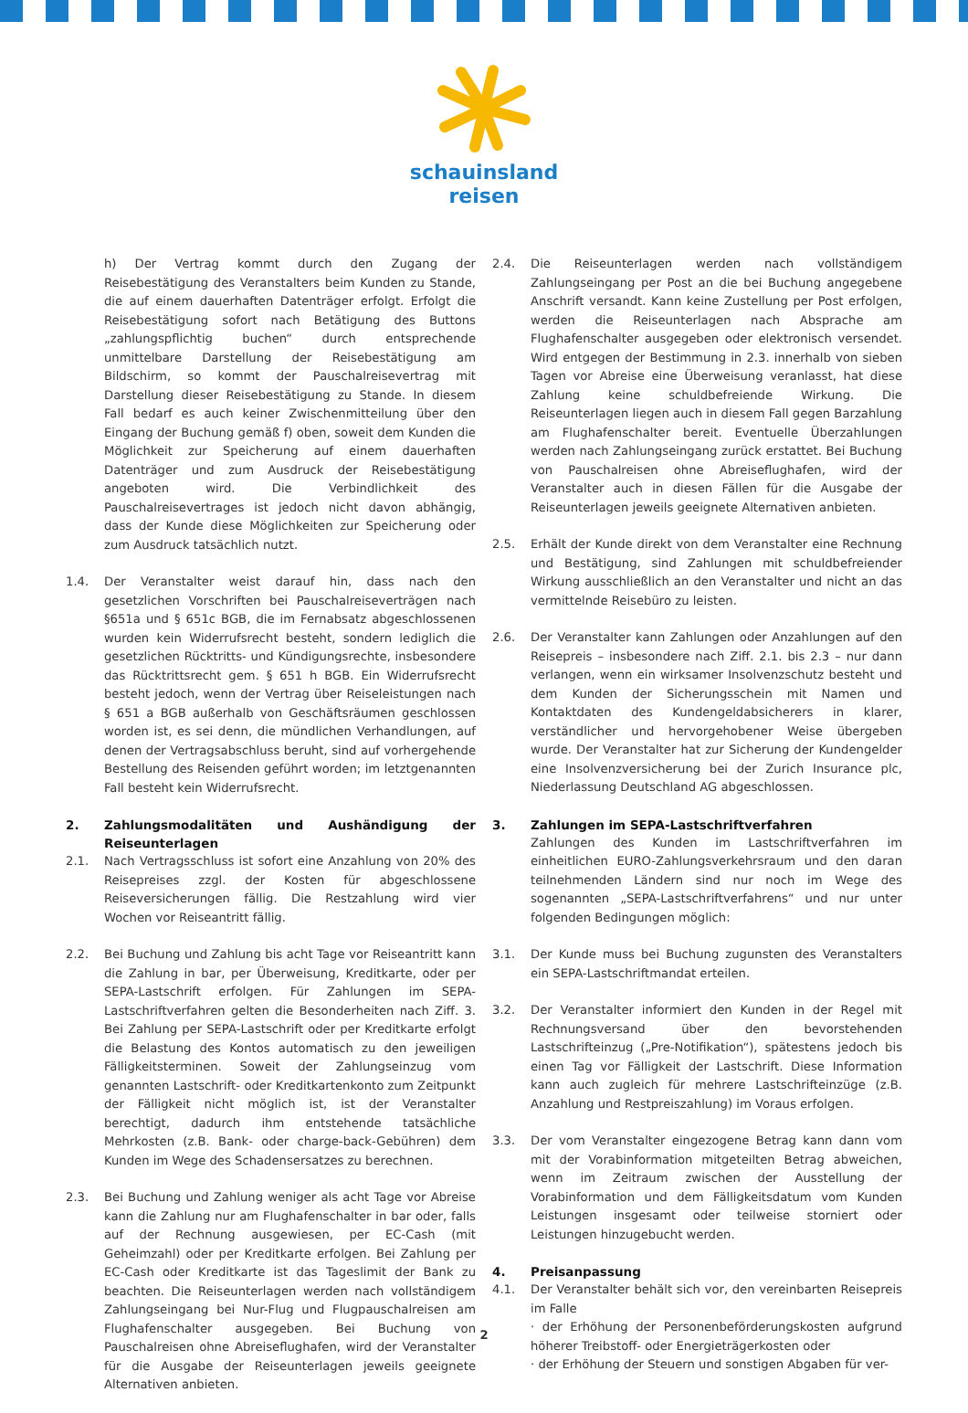schauinsland
reisen
h) Der Vertrag kommt durch den Zugang der Reisebestätigung des Veranstalters beim Kunden zu Stande, die auf einem dauerhaften Datenträger erfolgt. Erfolgt die Reisebestätigung sofort nach Betätigung des Buttons „zahlungspflichtig buchen“ durch entsprechende unmittelbare Darstellung der Reisebestätigung am Bildschirm, so kommt der Pauschalreisevertrag mit Darstellung dieser Reisebestätigung zu Stande. In diesem Fall bedarf es auch keiner Zwischenmitteilung über den Eingang der Buchung gemäß f) oben, soweit dem Kunden die Möglichkeit zur Speicherung auf einem dauerhaften Datenträger und zum Ausdruck der Reisebestätigung angeboten wird. Die Verbindlichkeit des Pauschalreisevertrages ist jedoch nicht davon abhängig, dass der Kunde diese Möglichkeiten zur Speicherung oder zum Ausdruck tatsächlich nutzt.
1.4. Der Veranstalter weist darauf hin, dass nach den gesetzlichen Vorschriften bei Pauschalreiseverträgen nach §651a und § 651c BGB, die im Fernabsatz abgeschlossenen wurden kein Widerrufsrecht besteht, sondern lediglich die gesetzlichen Rücktritts- und Kündigungsrechte, insbesondere das Rücktrittsrecht gem. § 651 h BGB. Ein Widerrufsrecht besteht jedoch, wenn der Vertrag über Reiseleistungen nach § 651 a BGB außerhalb von Geschäftsräumen geschlossen worden ist, es sei denn, die mündlichen Verhandlungen, auf denen der Vertragsabschluss beruht, sind auf vorhergehende Bestellung des Reisenden geführt worden; im letztgenannten Fall besteht kein Widerrufsrecht.
2. Zahlungsmodalitäten und Aushändigung der Reiseunterlagen
2.1. Nach Vertragsschluss ist sofort eine Anzahlung von 20% des Reisepreises zzgl. der Kosten für abgeschlossene Reiseversicherungen fällig. Die Restzahlung wird vier Wochen vor Reiseantritt fällig.
2.2. Bei Buchung und Zahlung bis acht Tage vor Reiseantritt kann die Zahlung in bar, per Überweisung, Kreditkarte, oder per SEPA-Lastschrift erfolgen. Für Zahlungen im SEPA-Lastschriftverfahren gelten die Besonderheiten nach Ziff. 3. Bei Zahlung per SEPA-Lastschrift oder per Kreditkarte erfolgt die Belastung des Kontos automatisch zu den jeweiligen Fälligkeitsterminen. Soweit der Zahlungseinzug vom genannten Lastschrift- oder Kreditkartenkonto zum Zeitpunkt der Fälligkeit nicht möglich ist, ist der Veranstalter berechtigt, dadurch ihm entstehende tatsächliche Mehrkosten (z.B. Bank- oder charge-back-Gebühren) dem Kunden im Wege des Schadensersatzes zu berechnen.
2.3. Bei Buchung und Zahlung weniger als acht Tage vor Abreise kann die Zahlung nur am Flughafenschalter in bar oder, falls auf der Rechnung ausgewiesen, per EC-Cash (mit Geheimzahl) oder per Kreditkarte erfolgen. Bei Zahlung per EC-Cash oder Kreditkarte ist das Tageslimit der Bank zu beachten. Die Reiseunterlagen werden nach vollständigem Zahlungseingang bei Nur-Flug und Flugpauschalreisen am Flughafenschalter ausgegeben. Bei Buchung von Pauschalreisen ohne Abreiseflughafen, wird der Veranstalter für die Ausgabe der Reiseunterlagen jeweils geeignete Alternativen anbieten.
2.4. Die Reiseunterlagen werden nach vollständigem Zahlungseingang per Post an die bei Buchung angegebene Anschrift versandt. Kann keine Zustellung per Post erfolgen, werden die Reiseunterlagen nach Absprache am Flughafenschalter ausgegeben oder elektronisch versendet. Wird entgegen der Bestimmung in 2.3. innerhalb von sieben Tagen vor Abreise eine Überweisung veranlasst, hat diese Zahlung keine schuldbefreiende Wirkung. Die Reiseunterlagen liegen auch in diesem Fall gegen Barzahlung am Flughafenschalter bereit. Eventuelle Überzahlungen werden nach Zahlungseingang zurück erstattet. Bei Buchung von Pauschalreisen ohne Abreiseflughafen, wird der Veranstalter auch in diesen Fällen für die Ausgabe der Reiseunterlagen jeweils geeignete Alternativen anbieten.
2.5. Erhält der Kunde direkt von dem Veranstalter eine Rechnung und Bestätigung, sind Zahlungen mit schuldbefreiender Wirkung ausschließlich an den Veranstalter und nicht an das vermittelnde Reisebüro zu leisten.
2.6. Der Veranstalter kann Zahlungen oder Anzahlungen auf den Reisepreis – insbesondere nach Ziff. 2.1. bis 2.3 – nur dann verlangen, wenn ein wirksamer Insolvenzschutz besteht und dem Kunden der Sicherungsschein mit Namen und Kontaktdaten des Kundengeldabsicherers in klarer, verständlicher und hervorgehobener Weise übergeben wurde. Der Veranstalter hat zur Sicherung der Kundengelder eine Insolvenzversicherung bei der Zurich Insurance plc, Niederlassung Deutschland AG abgeschlossen.
3. Zahlungen im SEPA-Lastschriftverfahren
Zahlungen des Kunden im Lastschriftverfahren im einheitlichen EURO-Zahlungsverkehrsraum und den daran teilnehmenden Ländern sind nur noch im Wege des sogenannten „SEPA-Lastschriftverfahrens“ und nur unter folgenden Bedingungen möglich:
3.1. Der Kunde muss bei Buchung zugunsten des Veranstalters ein SEPA-Lastschriftmandat erteilen.
3.2. Der Veranstalter informiert den Kunden in der Regel mit Rechnungsversand über den bevorstehenden Lastschrifteinzug („Pre-Notifikation“), spätestens jedoch bis einen Tag vor Fälligkeit der Lastschrift. Diese Information kann auch zugleich für mehrere Lastschrifteinzüge (z.B. Anzahlung und Restpreiszahlung) im Voraus erfolgen.
3.3. Der vom Veranstalter eingezogene Betrag kann dann vom mit der Vorabinformation mitgeteilten Betrag abweichen, wenn im Zeitraum zwischen der Ausstellung der Vorabinformation und dem Fälligkeitsdatum vom Kunden Leistungen insgesamt oder teilweise storniert oder Leistungen hinzugebucht werden.
4. Preisanpassung
4.1. Der Veranstalter behält sich vor, den vereinbarten Reisepreis im Falle
· der Erhöhung der Personenbeförderungskosten aufgrund höherer Treibstoff- oder Energieträgerkosten oder
· der Erhöhung der Steuern und sonstigen Abgaben für ver-
2